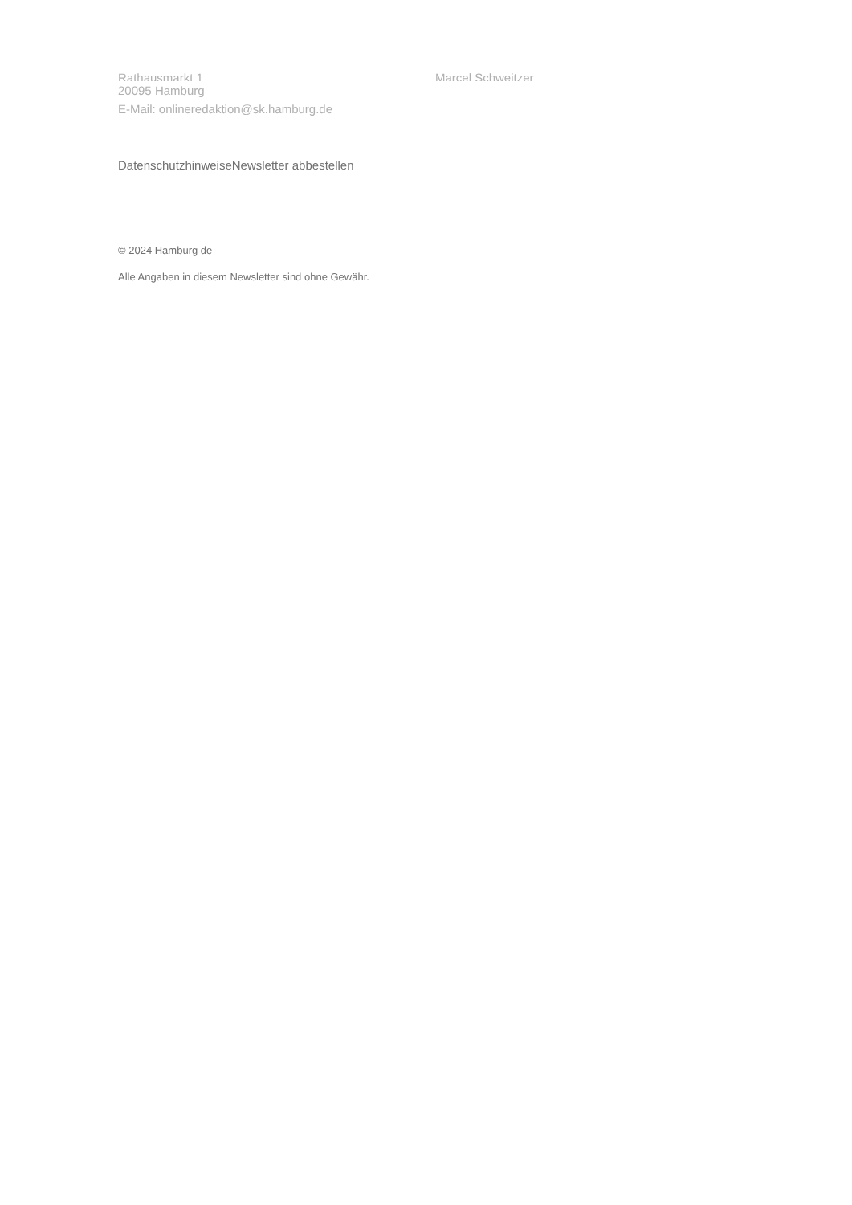Rathausmarkt 1 Marcel Schweitzer
20095 Hamburg
E-Mail: onlineredaktion@sk.hamburg.de
Datenschutzhinweise Newsletter abbestellen
© 2024 Hamburg de
Alle Angaben in diesem Newsletter sind ohne Gewähr.